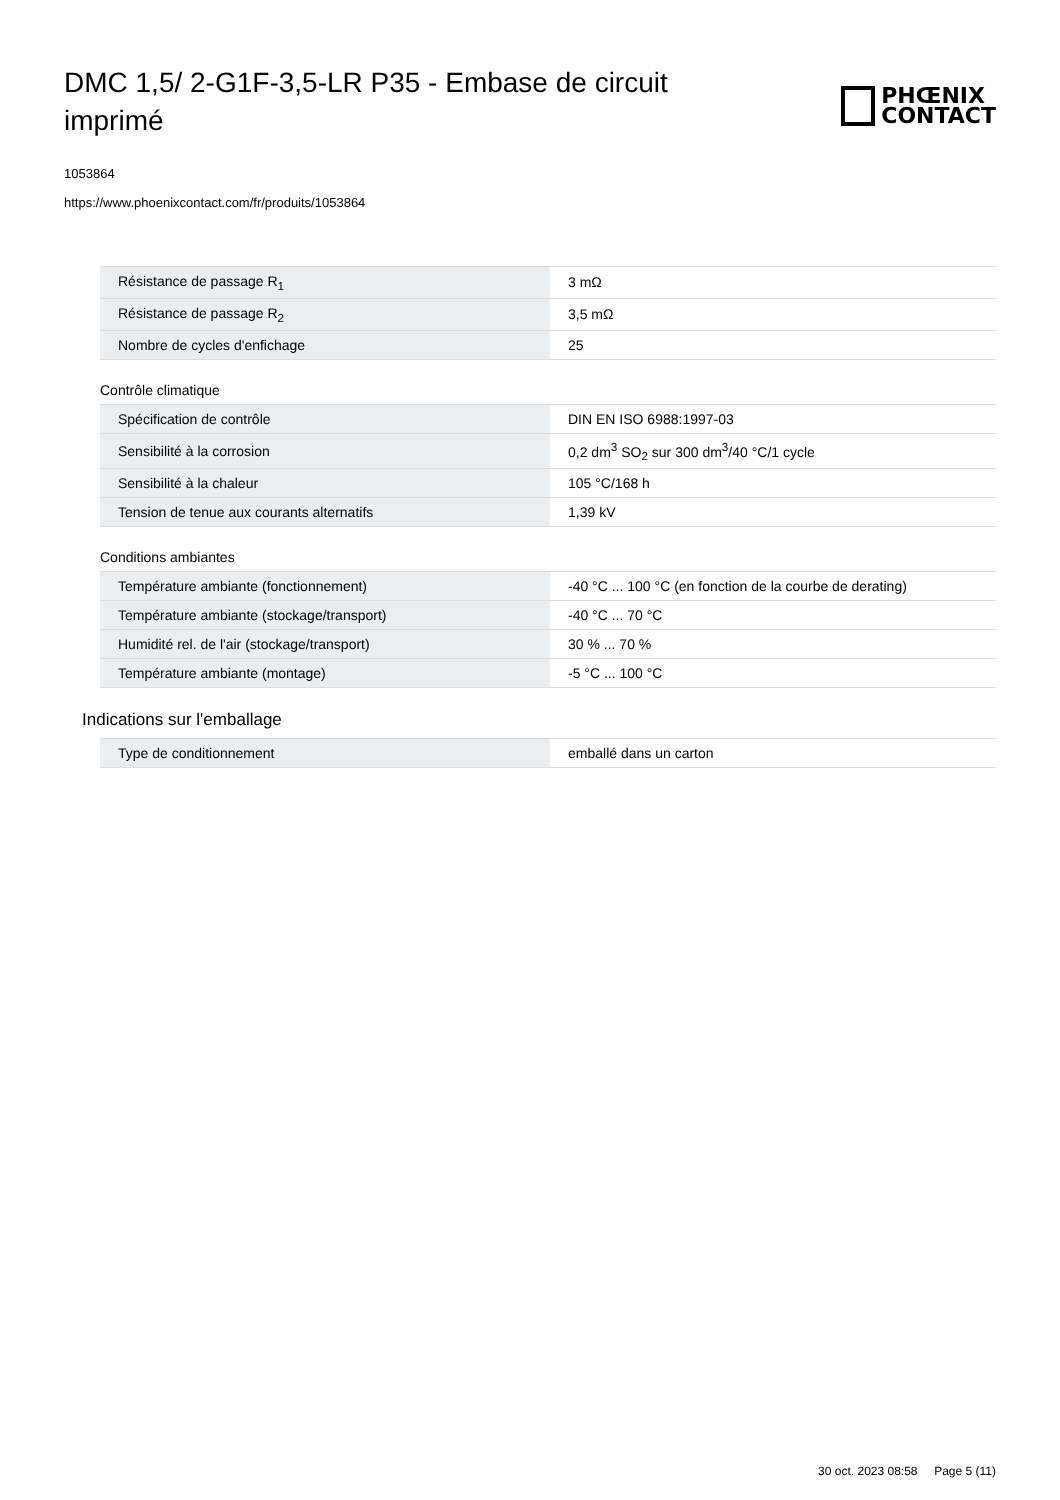DMC 1,5/ 2-G1F-3,5-LR P35 - Embase de circuit imprimé
PHŒNIX
CONTACT
1053864
https://www.phoenixcontact.com/fr/produits/1053864
| Résistance de passage R<sub>1</sub> | 3 mΩ |
| Résistance de passage R<sub>2</sub> | 3,5 mΩ |
| Nombre de cycles d'enfichage | 25 |
Contrôle climatique
| Spécification de contrôle | DIN EN ISO 6988:1997-03 |
| Sensibilité à la corrosion | 0,2 dm<sup>3</sup> SO<sub>2</sub> sur 300 dm<sup>3</sup>/40 °C/1 cycle |
| Sensibilité à la chaleur | 105 °C/168 h |
| Tension de tenue aux courants alternatifs | 1,39 kV |
Conditions ambiantes
| Température ambiante (fonctionnement) | -40 °C ... 100 °C (en fonction de la courbe de derating) |
| Température ambiante (stockage/transport) | -40 °C ... 70 °C |
| Humidité rel. de l'air (stockage/transport) | 30 % ... 70 % |
| Température ambiante (montage) | -5 °C ... 100 °C |
Indications sur l'emballage
| Type de conditionnement | emballé dans un carton |
30 oct. 2023 08:58 Page 5 (11)